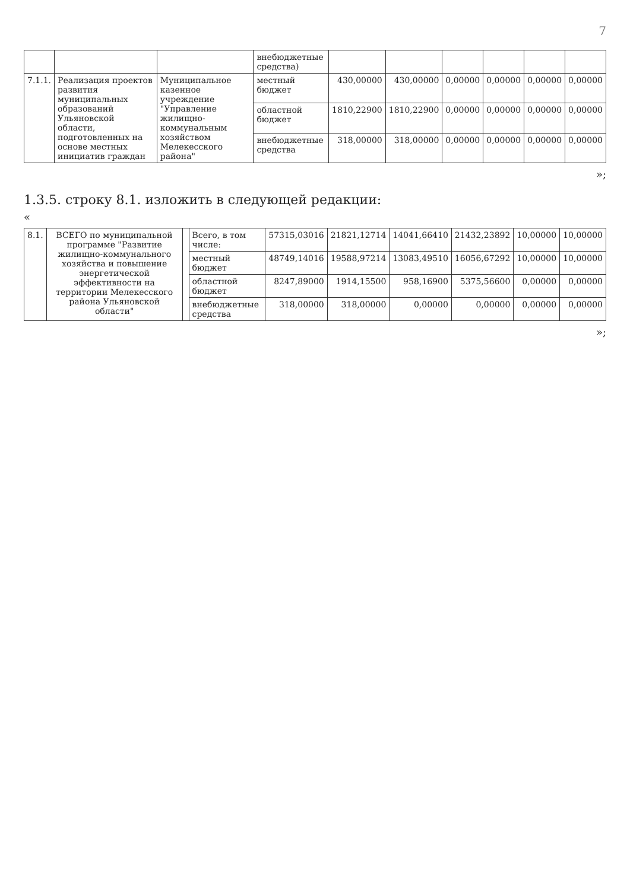7
| | | | внебюджетные средства) | | | | | | |
| 7.1.1. | Реализация проектов развития муниципальных образований Ульяновской области, подготовленных на основе местных инициатив граждан | Муниципальное казенное учреждение "Управление жилищно-коммунальным хозяйством Мелекесского района" | местный бюджет | 430,00000 | 430,00000 | 0,00000 | 0,00000 | 0,00000 | 0,00000 |
| | | | областной бюджет | 1810,22900 | 1810,22900 | 0,00000 | 0,00000 | 0,00000 | 0,00000 |
| | | | внебюджетные средства | 318,00000 | 318,00000 | 0,00000 | 0,00000 | 0,00000 | 0,00000 |
»;
1.3.5. строку 8.1. изложить в следующей редакции:
«
| 8.1. | ВСЕГО по муниципальной программе "Развитие жилищно-коммунального хозяйства и повышение энергетической эффективности на территории Мелекесского района Ульяновской области" | | Всего, в том числе: | 57315,03016 | 21821,12714 | 14041,66410 | 21432,23892 | 10,00000 | 10,00000 |
| | | | местный бюджет | 48749,14016 | 19588,97214 | 13083,49510 | 16056,67292 | 10,00000 | 10,00000 |
| | | | областной бюджет | 8247,89000 | 1914,15500 | 958,16900 | 5375,56600 | 0,00000 | 0,00000 |
| | | | внебюджетные средства | 318,00000 | 318,00000 | 0,00000 | 0,00000 | 0,00000 | 0,00000 |
»;